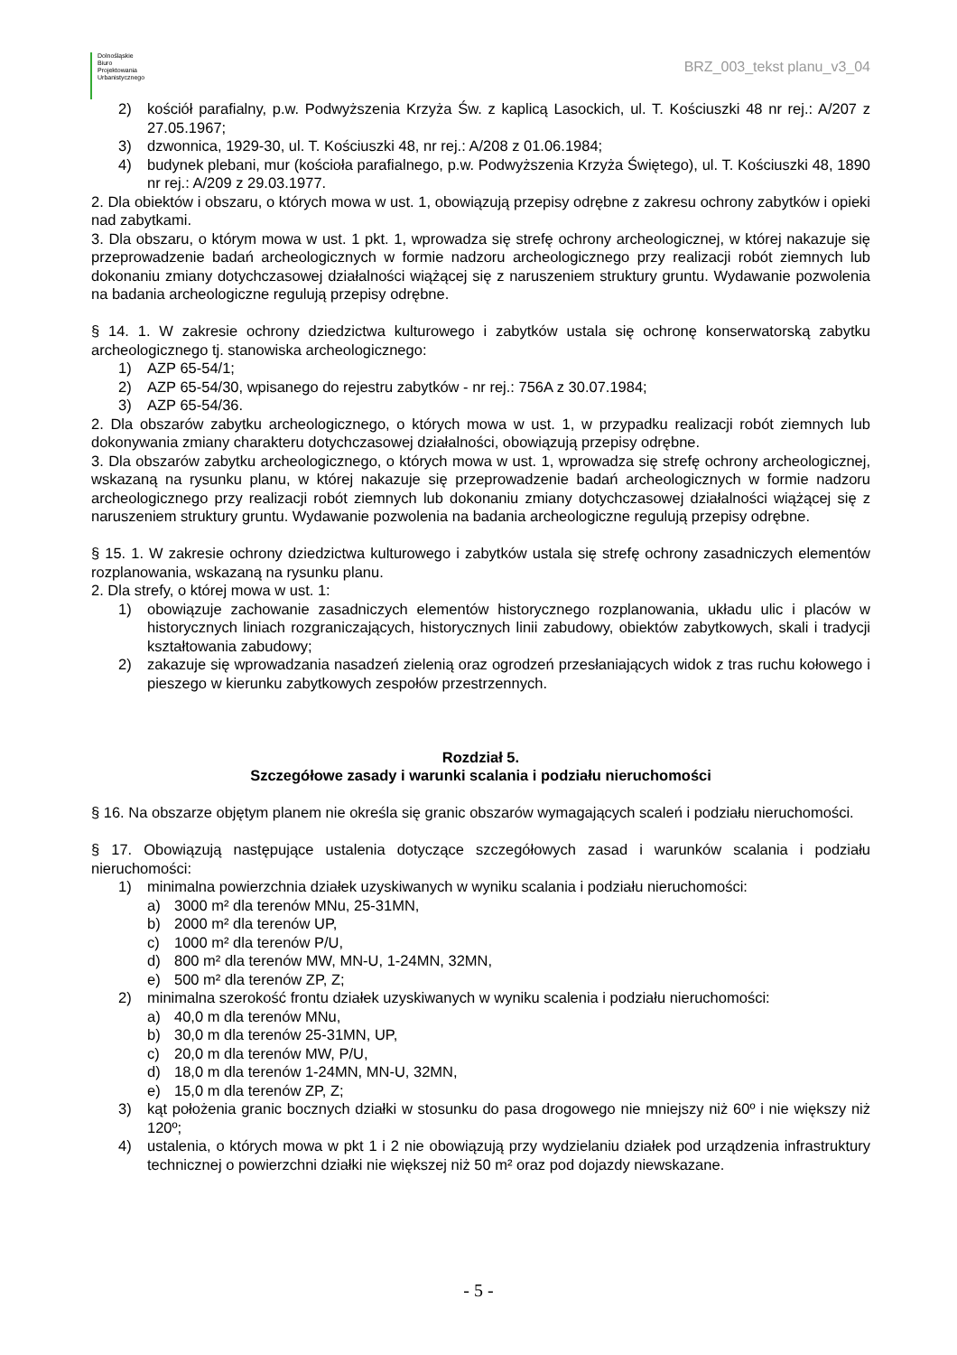Dolnośląskie
Biuro
Projektowania
Urbanistycznego
BRZ_003_tekst planu_v3_04
2) kościół parafialny, p.w. Podwyższenia Krzyża Św. z kaplicą Lasockich, ul. T. Kościuszki 48 nr rej.: A/207 z 27.05.1967;
3) dzwonnica, 1929-30, ul. T. Kościuszki 48, nr rej.: A/208 z 01.06.1984;
4) budynek plebani, mur (kościoła parafialnego, p.w. Podwyższenia Krzyża Świętego), ul. T. Kościuszki 48, 1890 nr rej.: A/209 z 29.03.1977.
2. Dla obiektów i obszaru, o których mowa w ust. 1, obowiązują przepisy odrębne z zakresu ochrony zabytków i opieki nad zabytkami.
3. Dla obszaru, o którym mowa w ust. 1 pkt. 1, wprowadza się strefę ochrony archeologicznej, w której nakazuje się przeprowadzenie badań archeologicznych w formie nadzoru archeologicznego przy realizacji robót ziemnych lub dokonaniu zmiany dotychczasowej działalności wiążącej się z naruszeniem struktury gruntu. Wydawanie pozwolenia na badania archeologiczne regulują przepisy odrębne.
§ 14. 1. W zakresie ochrony dziedzictwa kulturowego i zabytków ustala się ochronę konserwatorską zabytku archeologicznego tj. stanowiska archeologicznego:
1) AZP 65-54/1;
2) AZP 65-54/30, wpisanego do rejestru zabytków - nr rej.: 756A z 30.07.1984;
3) AZP 65-54/36.
2. Dla obszarów zabytku archeologicznego, o których mowa w ust. 1, w przypadku realizacji robót ziemnych lub dokonywania zmiany charakteru dotychczasowej działalności, obowiązują przepisy odrębne.
3. Dla obszarów zabytku archeologicznego, o których mowa w ust. 1, wprowadza się strefę ochrony archeologicznej, wskazaną na rysunku planu, w której nakazuje się przeprowadzenie badań archeologicznych w formie nadzoru archeologicznego przy realizacji robót ziemnych lub dokonaniu zmiany dotychczasowej działalności wiążącej się z naruszeniem struktury gruntu. Wydawanie pozwolenia na badania archeologiczne regulują przepisy odrębne.
§ 15. 1. W zakresie ochrony dziedzictwa kulturowego i zabytków ustala się strefę ochrony zasadniczych elementów rozplanowania, wskazaną na rysunku planu.
2. Dla strefy, o której mowa w ust. 1:
1) obowiązuje zachowanie zasadniczych elementów historycznego rozplanowania, układu ulic i placów w historycznych liniach rozgraniczających, historycznych linii zabudowy, obiektów zabytkowych, skali i tradycji kształtowania zabudowy;
2) zakazuje się wprowadzania nasadzeń zielenią oraz ogrodzeń przesłaniających widok z tras ruchu kołowego i pieszego w kierunku zabytkowych zespołów przestrzennych.
Rozdział 5.
Szczegółowe zasady i warunki scalania i podziału nieruchomości
§ 16. Na obszarze objętym planem nie określa się granic obszarów wymagających scaleń i podziału nieruchomości.
§ 17. Obowiązują następujące ustalenia dotyczące szczegółowych zasad i warunków scalania i podziału nieruchomości:
1) minimalna powierzchnia działek uzyskiwanych w wyniku scalania i podziału nieruchomości:
a) 3000 m² dla terenów MNu, 25-31MN,
b) 2000 m² dla terenów UP,
c) 1000 m² dla terenów P/U,
d) 800 m² dla terenów MW, MN-U, 1-24MN, 32MN,
e) 500 m² dla terenów ZP, Z;
2) minimalna szerokość frontu działek uzyskiwanych w wyniku scalenia i podziału nieruchomości:
a) 40,0 m dla terenów MNu,
b) 30,0 m dla terenów 25-31MN, UP,
c) 20,0 m dla terenów MW, P/U,
d) 18,0 m dla terenów 1-24MN, MN-U, 32MN,
e) 15,0 m dla terenów ZP, Z;
3) kąt położenia granic bocznych działki w stosunku do pasa drogowego nie mniejszy niż 60º i nie większy niż 120º;
4) ustalenia, o których mowa w pkt 1 i 2 nie obowiązują przy wydzielaniu działek pod urządzenia infrastruktury technicznej o powierzchni działki nie większej niż 50 m² oraz pod dojazdy niewskazane.
- 5 -